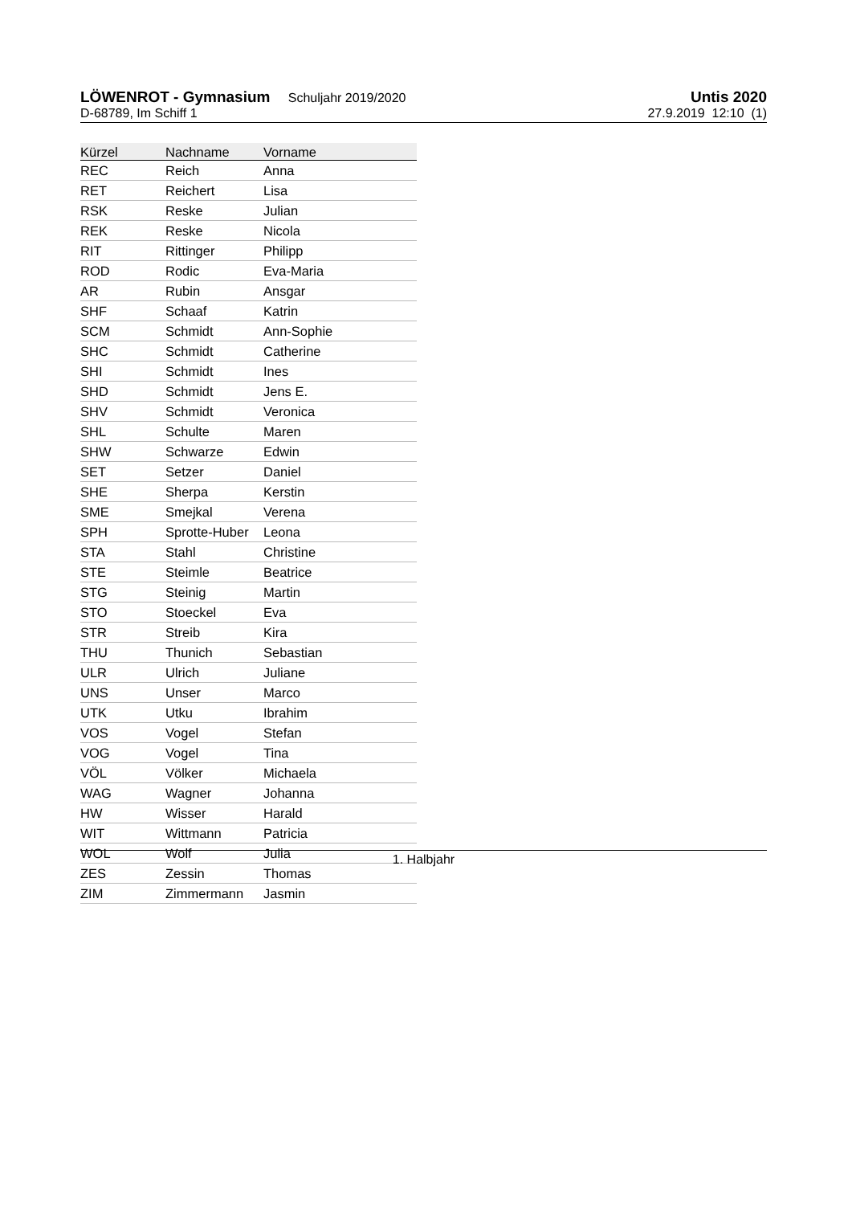LÖWENROT - Gymnasium Schuljahr 2019/2020
Untis 2020
D-68789, Im Schiff 1 27.9.2019 12:10 (1)
| Kürzel | Nachname | Vorname |
| --- | --- | --- |
| REC | Reich | Anna |
| RET | Reichert | Lisa |
| RSK | Reske | Julian |
| REK | Reske | Nicola |
| RIT | Rittinger | Philipp |
| ROD | Rodic | Eva-Maria |
| AR | Rubin | Ansgar |
| SHF | Schaaf | Katrin |
| SCM | Schmidt | Ann-Sophie |
| SHC | Schmidt | Catherine |
| SHI | Schmidt | Ines |
| SHD | Schmidt | Jens E. |
| SHV | Schmidt | Veronica |
| SHL | Schulte | Maren |
| SHW | Schwarze | Edwin |
| SET | Setzer | Daniel |
| SHE | Sherpa | Kerstin |
| SME | Smejkal | Verena |
| SPH | Sprotte-Huber | Leona |
| STA | Stahl | Christine |
| STE | Steimle | Beatrice |
| STG | Steinig | Martin |
| STO | Stoeckel | Eva |
| STR | Streib | Kira |
| THU | Thunich | Sebastian |
| ULR | Ulrich | Juliane |
| UNS | Unser | Marco |
| UTK | Utku | Ibrahim |
| VOS | Vogel | Stefan |
| VOG | Vogel | Tina |
| VÖL | Völker | Michaela |
| WAG | Wagner | Johanna |
| HW | Wisser | Harald |
| WIT | Wittmann | Patricia |
| WOL | Wolf | Julia |
| ZES | Zessin | Thomas |
| ZIM | Zimmermann | Jasmin |
1. Halbjahr